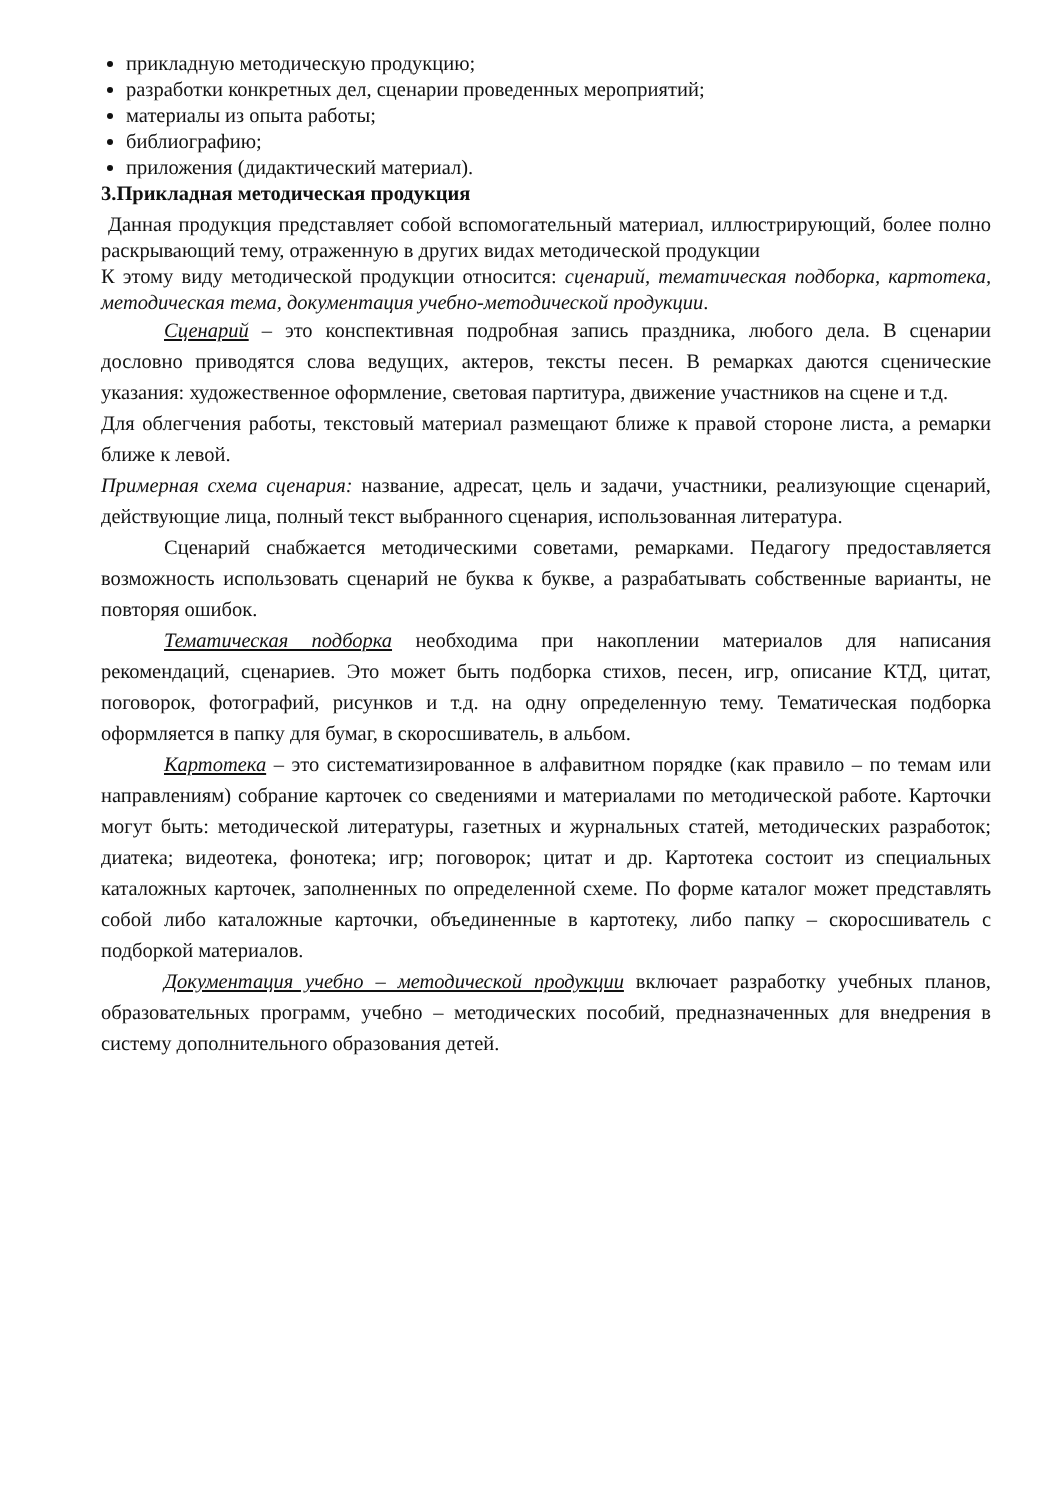прикладную методическую продукцию;
разработки конкретных дел, сценарии проведенных мероприятий;
материалы из опыта работы;
библиографию;
приложения (дидактический материал).
3.Прикладная методическая продукция
Данная продукция представляет собой вспомогательный материал, иллюстрирующий, более полно раскрывающий тему, отраженную в других видах методической продукции
К этому виду методической продукции относится: сценарий, тематическая подборка, картотека, методическая тема, документация учебно-методической продукции.
Сценарий – это конспективная подробная запись праздника, любого дела. В сценарии дословно приводятся слова ведущих, актеров, тексты песен. В ремарках даются сценические указания: художественное оформление, световая партитура, движение участников на сцене и т.д.
Для облегчения работы, текстовый материал размещают ближе к правой стороне листа, а ремарки ближе к левой.
Примерная схема сценария: название, адресат, цель и задачи, участники, реализующие сценарий, действующие лица, полный текст выбранного сценария, использованная литература.
Сценарий снабжается методическими советами, ремарками. Педагогу предоставляется возможность использовать сценарий не буква к букве, а разрабатывать собственные варианты, не повторяя ошибок.
Тематическая подборка необходима при накоплении материалов для написания рекомендаций, сценариев. Это может быть подборка стихов, песен, игр, описание КТД, цитат, поговорок, фотографий, рисунков и т.д. на одну определенную тему. Тематическая подборка оформляется в папку для бумаг, в скоросшиватель, в альбом.
Картотека – это систематизированное в алфавитном порядке (как правило – по темам или направлениям) собрание карточек со сведениями и материалами по методической работе. Карточки могут быть: методической литературы, газетных и журнальных статей, методических разработок; диатека; видеотека, фонотека; игр; поговорок; цитат и др. Картотека состоит из специальных каталожных карточек, заполненных по определенной схеме. По форме каталог может представлять собой либо каталожные карточки, объединенные в картотеку, либо папку – скоросшиватель с подборкой материалов.
Документация учебно – методической продукции включает разработку учебных планов, образовательных программ, учебно – методических пособий, предназначенных для внедрения в систему дополнительного образования детей.